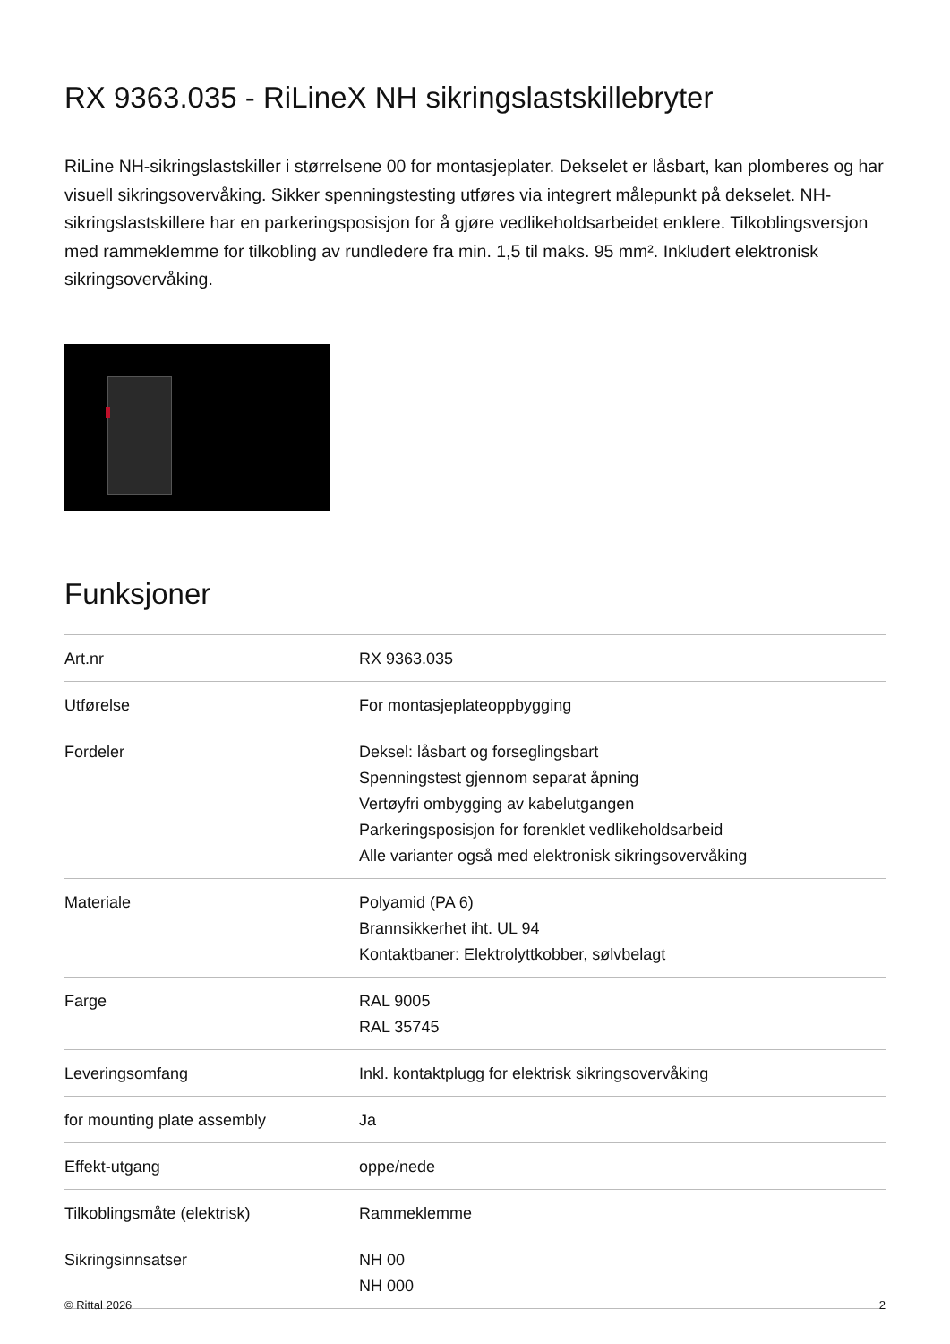RX 9363.035 - RiLineX NH sikringslastskillebryter
RiLine NH-sikringslastskiller i størrelsene 00 for montasjeplater. Dekselet er låsbart, kan plomberes og har visuell sikringsovervåking. Sikker spenningstesting utføres via integrert målepunkt på dekselet. NH-sikringslastskillere har en parkeringsposisjon for å gjøre vedlikeholdsarbeidet enklere. Tilkoblingsversjon med rammeklemme for tilkobling av rundledere fra min. 1,5 til maks. 95 mm². Inkludert elektronisk sikringsovervåking.
Funksjoner
| Art.nr | RX 9363.035 |
| Utførelse | For montasjeplateoppbygging |
| Fordeler | Deksel: låsbart og forseglingsbart Spenningstest gjennom separat åpning Vertøyfri ombygging av kabelutgangen Parkeringsposisjon for forenklet vedlikeholdsarbeid Alle varianter også med elektronisk sikringsovervåking |
| Materiale | Polyamid (PA 6) Brannsikkerhet iht. UL 94 Kontaktbaner: Elektrolyttkobber, sølvbelagt |
| Farge | RAL 9005 RAL 35745 |
| Leveringsomfang | Inkl. kontaktplugg for elektrisk sikringsovervåking |
| for mounting plate assembly | Ja |
| Effekt-utgang | oppe/nede |
| Tilkoblingsmåte (elektrisk) | Rammeklemme |
| Sikringsinnsatser | NH 00 NH 000 |
© Rittal 2026 2